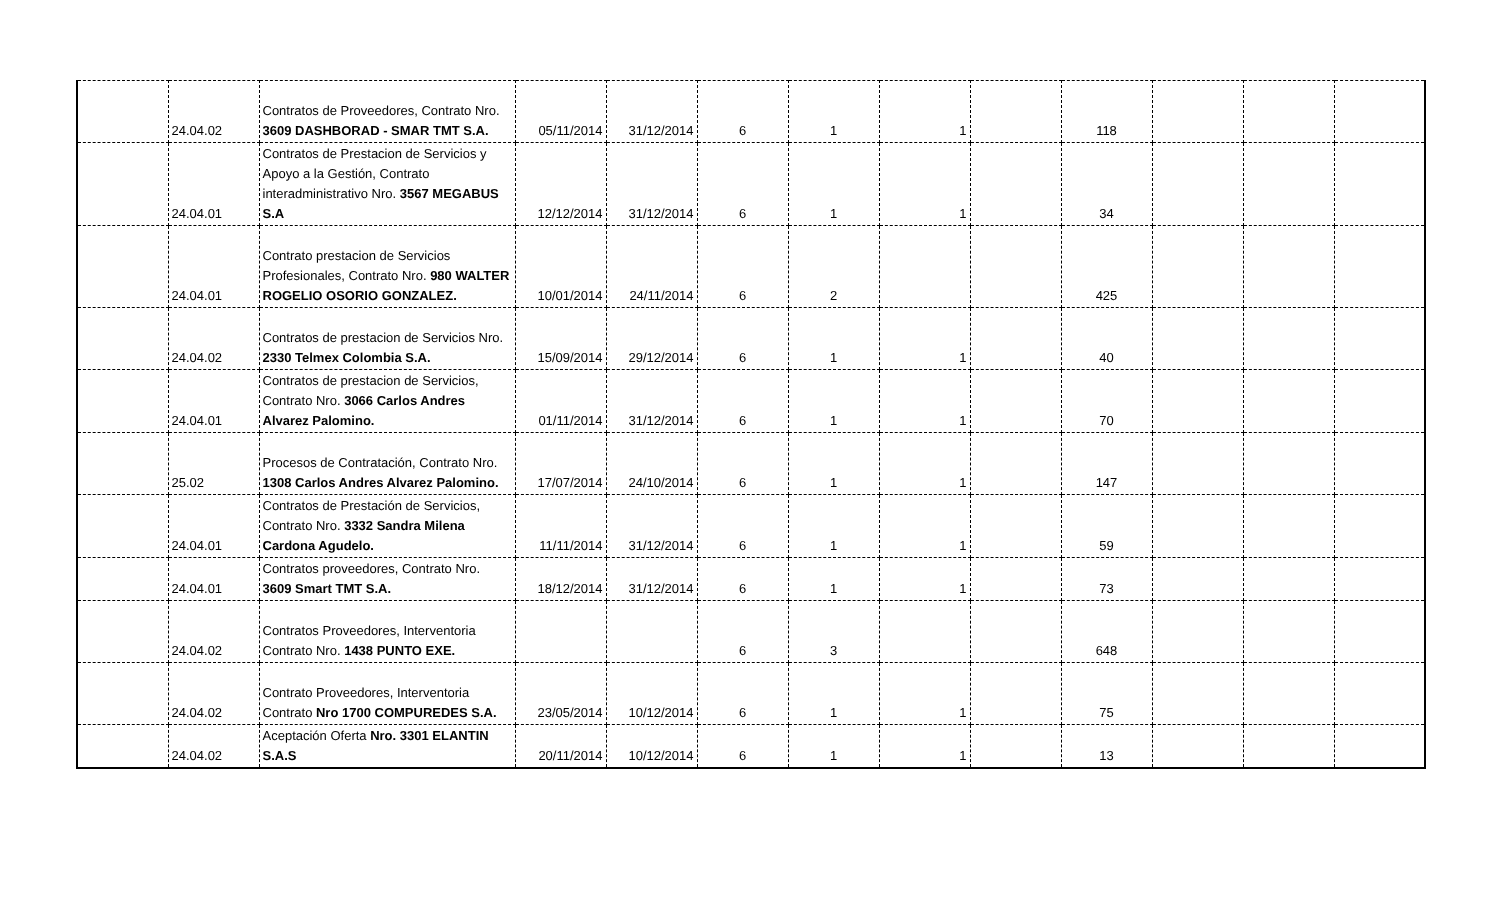| | 24.04.02 | Contratos de Proveedores, Contrato Nro. 3609 DASHBORAD - SMAR TMT S.A. | 05/11/2014 | 31/12/2014 | 6 | 1 | 1 | | 118 | | | |
| | 24.04.01 | Contratos de Prestacion de Servicios y Apoyo a la Gestión, Contrato interadministrativo Nro. 3567 MEGABUS S.A | 12/12/2014 | 31/12/2014 | 6 | 1 | 1 | | 34 | | | |
| | 24.04.01 | Contrato prestacion de Servicios Profesionales, Contrato Nro. 980 WALTER ROGELIO OSORIO GONZALEZ. | 10/01/2014 | 24/11/2014 | 6 | 2 | | | 425 | | | |
| | 24.04.02 | Contratos de prestacion de Servicios Nro. 2330 Telmex Colombia S.A. | 15/09/2014 | 29/12/2014 | 6 | 1 | 1 | | 40 | | | |
| | 24.04.01 | Contratos de prestacion de Servicios, Contrato Nro. 3066 Carlos Andres Alvarez Palomino. | 01/11/2014 | 31/12/2014 | 6 | 1 | 1 | | 70 | | | |
| | 25.02 | Procesos de Contratación, Contrato Nro. 1308 Carlos Andres Alvarez Palomino. | 17/07/2014 | 24/10/2014 | 6 | 1 | 1 | | 147 | | | |
| | 24.04.01 | Contratos de Prestación de Servicios, Contrato Nro. 3332 Sandra Milena Cardona Agudelo. | 11/11/2014 | 31/12/2014 | 6 | 1 | 1 | | 59 | | | |
| | 24.04.01 | Contratos proveedores, Contrato Nro. 3609 Smart TMT S.A. | 18/12/2014 | 31/12/2014 | 6 | 1 | 1 | | 73 | | | |
| | 24.04.02 | Contratos Proveedores, Interventoria Contrato Nro. 1438 PUNTO EXE. | | | 6 | 3 | | | 648 | | | |
| | 24.04.02 | Contrato Proveedores, Interventoria Contrato Nro 1700 COMPUREDES S.A. | 23/05/2014 | 10/12/2014 | 6 | 1 | 1 | | 75 | | | |
| | 24.04.02 | Aceptación Oferta Nro. 3301 ELANTIN S.A.S | 20/11/2014 | 10/12/2014 | 6 | 1 | 1 | | 13 | | | |